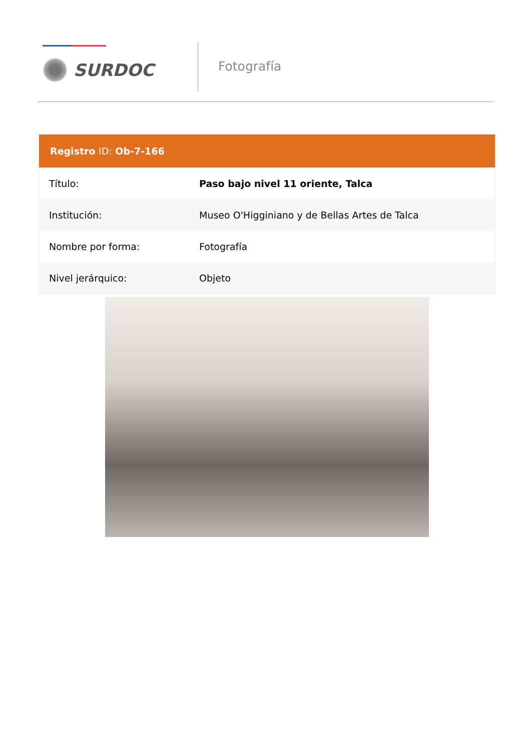SURDOC
Fotografía
| Registro ID: Ob-7-166 | |
| --- | --- |
| Título: | Paso bajo nivel 11 oriente, Talca |
| Institución: | Museo O'Higginiano y de Bellas Artes de Talca |
| Nombre por forma: | Fotografía |
| Nivel jerárquico: | Objeto |